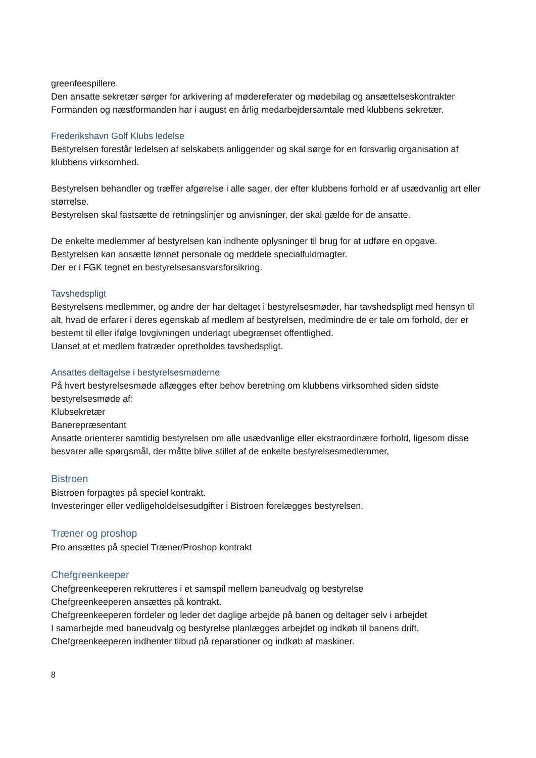greenfeespillere.
Den ansatte sekretær sørger for arkivering af mødereferater og mødebilag og ansættelseskontrakter
Formanden og næstformanden har i august en årlig medarbejdersamtale med klubbens sekretær.
Frederikshavn Golf Klubs ledelse
Bestyrelsen forestår ledelsen af selskabets anliggender og skal sørge for en forsvarlig organisation af klubbens virksomhed.
Bestyrelsen behandler og træffer afgørelse i alle sager, der efter klubbens forhold er af usædvanlig art eller størrelse.
Bestyrelsen skal fastsætte de retningslinjer og anvisninger, der skal gælde for de ansatte.
De enkelte medlemmer af bestyrelsen kan indhente oplysninger til brug for at udføre en opgave.
Bestyrelsen kan ansætte lønnet personale og meddele specialfuldmagter.
Der er i FGK tegnet en bestyrelsesansvarsforsikring.
Tavshedspligt
Bestyrelsens medlemmer, og andre der har deltaget i bestyrelsesmøder, har tavshedspligt med hensyn til alt, hvad de erfarer i deres egenskab af medlem af bestyrelsen, medmindre de er tale om forhold, der er bestemt til eller ifølge lovgivningen underlagt ubegrænset offentlighed.
Uanset at et medlem fratræder opretholdes tavshedspligt.
Ansattes deltagelse i bestyrelsesmøderne
På hvert bestyrelsesmøde aflægges efter behov beretning om klubbens virksomhed siden sidste bestyrelsesmøde af:
Klubsekretær
Banerepræsentant
Ansatte orienterer samtidig bestyrelsen om alle usædvanlige eller ekstraordinære forhold, ligesom disse besvarer alle spørgsmål, der måtte blive stillet af de enkelte bestyrelsesmedlemmer,
Bistroen
Bistroen forpagtes på speciel kontrakt.
Investeringer eller vedligeholdelsesudgifter i Bistroen forelægges bestyrelsen.
Træner og proshop
Pro ansættes på speciel Træner/Proshop kontrakt
Chefgreenkeeper
Chefgreenkeeperen rekrutteres i et samspil mellem baneudvalg og bestyrelse
Chefgreenkeeperen ansættes på kontrakt.
Chefgreenkeeperen fordeler og leder det daglige arbejde på banen og deltager selv i arbejdet
I samarbejde med baneudvalg og bestyrelse planlægges arbejdet og indkøb til banens drift.
Chefgreenkeeperen indhenter tilbud på reparationer og indkøb af maskiner.
8